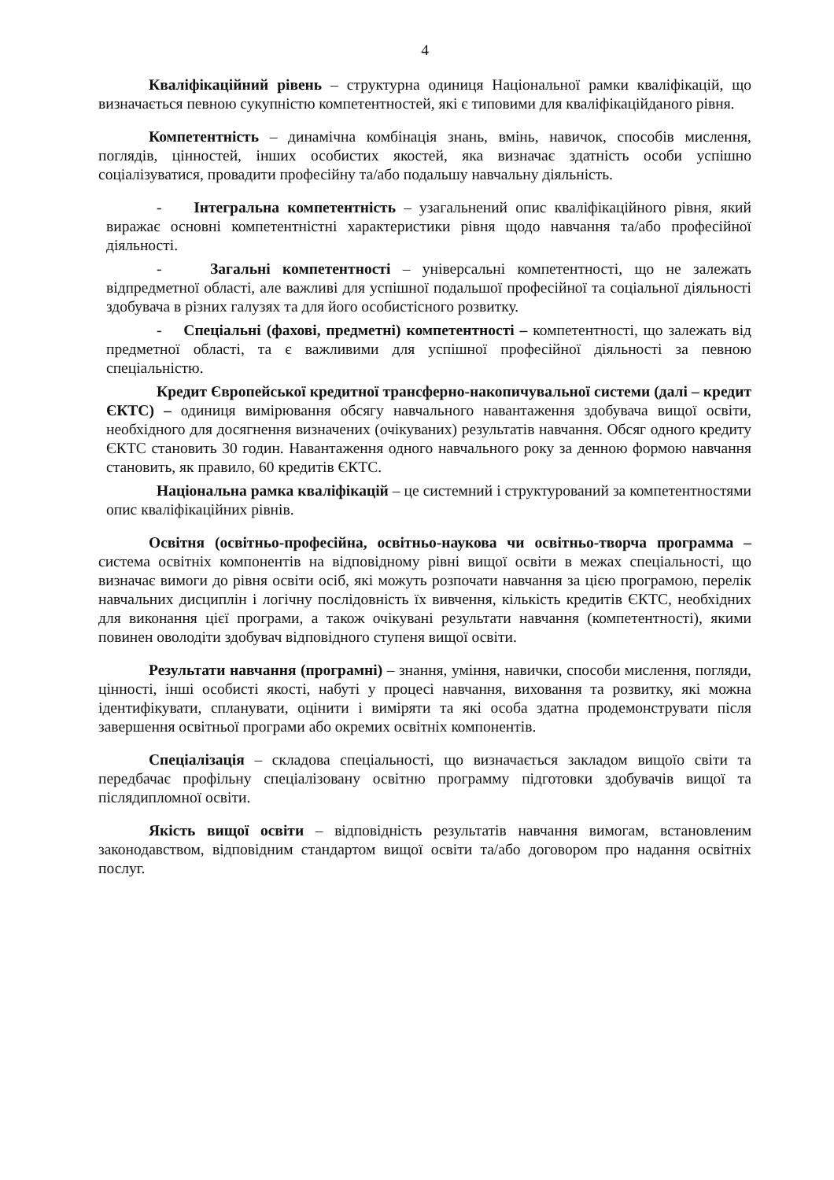4
Кваліфікаційний рівень – структурна одиниця Національної рамки кваліфікацій, що визначається певною сукупністю компетентностей, які є типовими для кваліфікаційданого рівня.
Компетентність – динамічна комбінація знань, вмінь, навичок, способів мислення, поглядів, цінностей, інших особистих якостей, яка визначає здатність особи успішно соціалізуватися, провадити професійну та/або подальшу навчальну діяльність.
- Інтегральна компетентність – узагальнений опис кваліфікаційного рівня, який виражає основні компетентністні характеристики рівня щодо навчання та/або професійної діяльності.
- Загальні компетентності – універсальні компетентності, що не залежать відпредметної області, але важливі для успішної подальшої професійної та соціальної діяльності здобувача в різних галузях та для його особистісного розвитку.
- Спеціальні (фахові, предметні) компетентності – компетентності, що залежать від предметної області, та є важливими для успішної професійної діяльності за певною спеціальністю.
Кредит Європейської кредитної трансферно-накопичувальної системи (далі – кредит ЄКТС) – одиниця вимірювання обсягу навчального навантаження здобувача вищої освіти, необхідного для досягнення визначених (очікуваних) результатів навчання. Обсяг одного кредиту ЄКТС становить 30 годин. Навантаження одного навчального року за денною формою навчання становить, як правило, 60 кредитів ЄКТС.
Національна рамка кваліфікацій – це системний і структурований за компетентностями опис кваліфікаційних рівнів.
Освітня (освітньо-професійна, освітньо-наукова чи освітньо-творча программа – система освітніх компонентів на відповідному рівні вищої освіти в межах спеціальності, що визначає вимоги до рівня освіти осіб, які можуть розпочати навчання за цією програмою, перелік навчальних дисциплін і логічну послідовність їх вивчення, кількість кредитів ЄКТС, необхідних для виконання цієї програми, а також очікувані результати навчання (компетентності), якими повинен оволодіти здобувач відповідного ступеня вищої освіти.
Результати навчання (програмні) – знання, уміння, навички, способи мислення, погляди, цінності, інші особисті якості, набуті у процесі навчання, виховання та розвитку, які можна ідентифікувати, спланувати, оцінити і виміряти та які особа здатна продемонструвати після завершення освітньої програми або окремих освітніх компонентів.
Спеціалізація – складова спеціальності, що визначається закладом вищоїо світи та передбачає профільну спеціалізовану освітню программу підготовки здобувачів вищої та післядипломної освіти.
Якість вищої освіти – відповідність результатів навчання вимогам, встановленим законодавством, відповідним стандартом вищої освіти та/або договором про надання освітніх послуг.